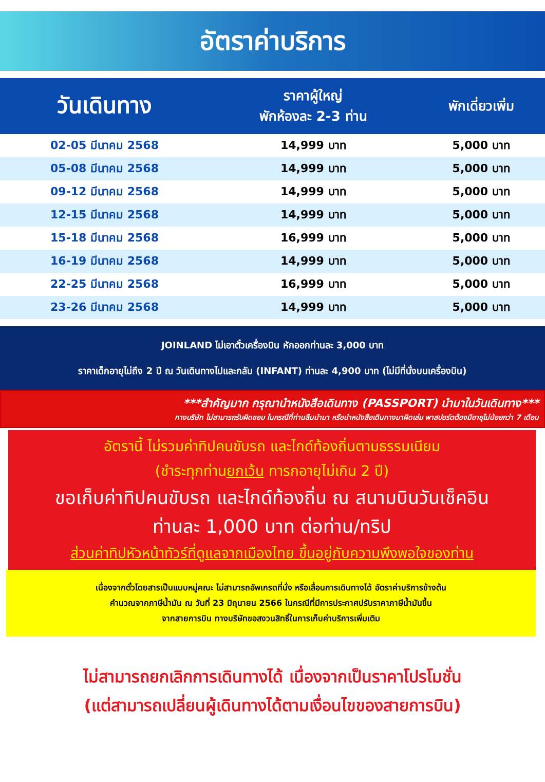อัตราค่าบริการ
| วันเดินทาง | ราคาผู้ใหญ่ พักห้องละ 2-3 ท่าน | พักเดี่ยวเพิ่ม |
| --- | --- | --- |
| 02-05 มีนาคม 2568 | 14,999 บาท | 5,000 บาท |
| 05-08 มีนาคม 2568 | 14,999 บาท | 5,000 บาท |
| 09-12 มีนาคม 2568 | 14,999 บาท | 5,000 บาท |
| 12-15 มีนาคม 2568 | 14,999 บาท | 5,000 บาท |
| 15-18 มีนาคม 2568 | 16,999 บาท | 5,000 บาท |
| 16-19 มีนาคม 2568 | 14,999 บาท | 5,000 บาท |
| 22-25 มีนาคม 2568 | 16,999 บาท | 5,000 บาท |
| 23-26 มีนาคม 2568 | 14,999 บาท | 5,000 บาท |
JOINLAND ไม่เอาตั๋วเครื่องบิน หักออกท่านละ 3,000 บาท
ราคาเด็กอายุไม่ถึง 2 ปี ณ วันเดินทางไปและกลับ (INFANT) ท่านละ 4,900 บาท (ไม่มีที่นั่งบนเครื่องบิน)
***สำคัญมาก กรุณานำหนังสือเดินทาง (PASSPORT) นำมาในวันเดินทาง***
ทางบริษัท ไม่สามารถรับผิดชอบ ในกรณีที่ท่านลืมนำมา หรือนำหนังสือเดินทางมาผิดเล่ม พาสปอร์ตต้องมีอายุไม่น้อยกว่า 7 เดือน
อัตรานี้ ไม่รวมค่าทิปคนขับรถ และไกด์ท้องถิ่นตามธรรมเนียม
(ชำระทุกท่านยกเว้น ทารกอายุไม่เกิน 2 ปี)
ขอเก็บค่าทิปคนขับรถ และไกด์ท้องถิ่น ณ สนามบินวันเช็คอิน
ท่านละ 1,000 บาท ต่อท่าน/ทริป
ส่วนค่าทิปหัวหน้าทัวร์ที่ดูแลจากเมืองไทย ขึ้นอยู่กับความพึงพอใจของท่าน
เนื่องจากตั๋วโดยสารเป็นแบบหมู่คณะ ไม่สามารถอัพเกรดที่นั่ง หรือเลื่อนการเดินทางได้ อัตราค่าบริการข้างต้น
คำนวณจากภาษีน้ำมัน ณ วันที่ 23 มิถุนายน 2566 ในกรณีที่มีการประกาศปรับราคาภาษีน้ำมันขึ้น
จากสายการบิน ทางบริษัทขอสงวนสิทธิ์ในการเก็บค่าบริการเพิ่มเติม
ไม่สามารถยกเลิกการเดินทางได้ เนื่องจากเป็นราคาโปรโมชั่น
(แต่สามารถเปลี่ยนผู้เดินทางได้ตามเงื่อนไขของสายการบิน)